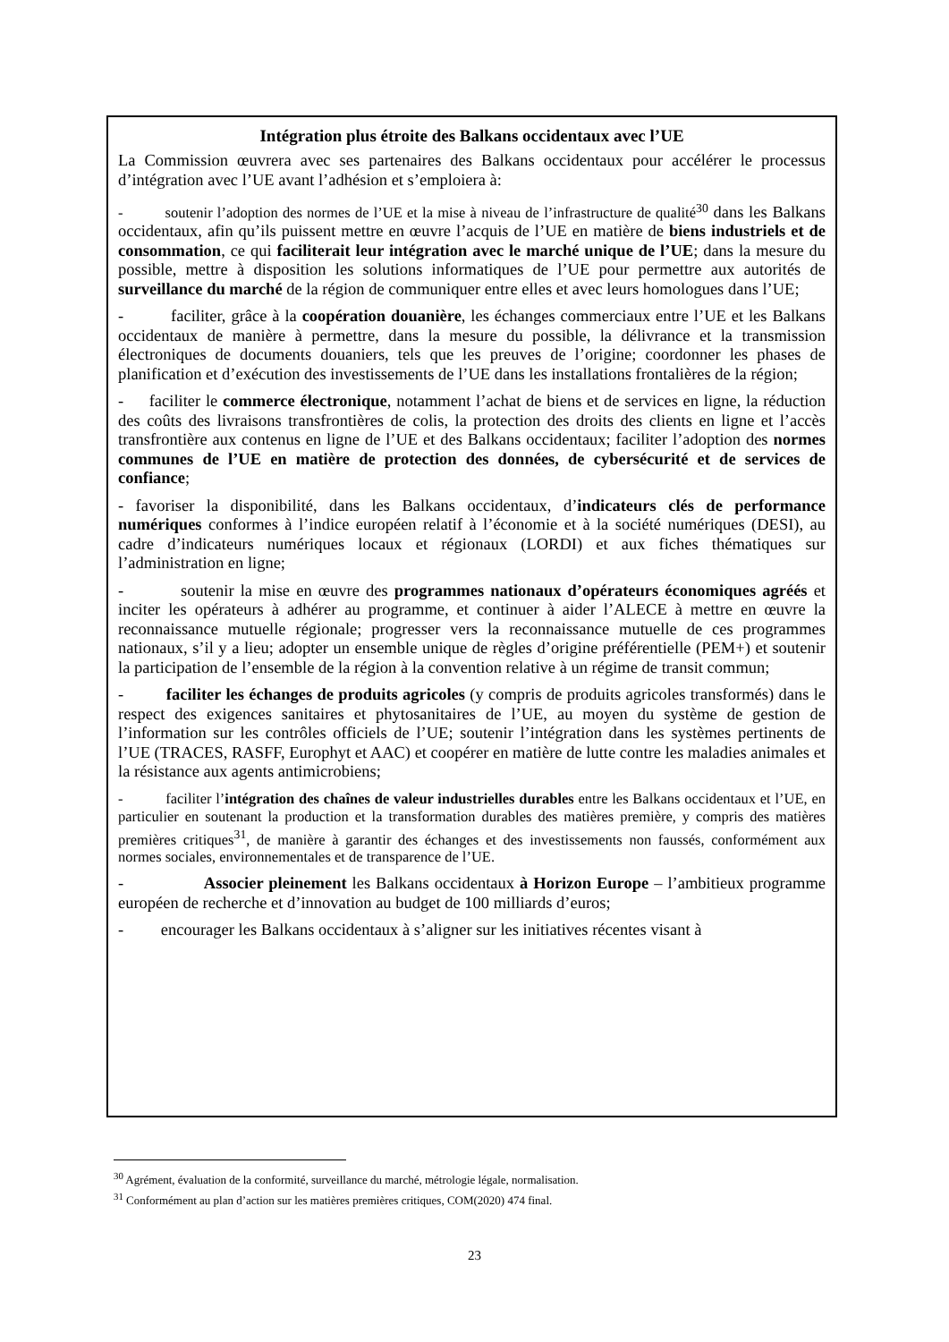Intégration plus étroite des Balkans occidentaux avec l’UE
La Commission œuvrera avec ses partenaires des Balkans occidentaux pour accélérer le processus d’intégration avec l’UE avant l’adhésion et s’emploiera à:
- soutenir l’adoption des normes de l’UE et la mise à niveau de l’infrastructure de qualité<sup>30</sup> dans les Balkans occidentaux, afin qu’ils puissent mettre en œuvre l’acquis de l’UE en matière de biens industriels et de consommation, ce qui faciliterait leur intégration avec le marché unique de l’UE; dans la mesure du possible, mettre à disposition les solutions informatiques de l’UE pour permettre aux autorités de surveillance du marché de la région de communiquer entre elles et avec leurs homologues dans l’UE;
- faciliter, grâce à la coopération douanière, les échanges commerciaux entre l’UE et les Balkans occidentaux de manière à permettre, dans la mesure du possible, la délivrance et la transmission électroniques de documents douaniers, tels que les preuves de l’origine; coordonner les phases de planification et d’exécution des investissements de l’UE dans les installations frontalières de la région;
- faciliter le commerce électronique, notamment l’achat de biens et de services en ligne, la réduction des coûts des livraisons transfrontières de colis, la protection des droits des clients en ligne et l’accès transfrontière aux contenus en ligne de l’UE et des Balkans occidentaux; faciliter l’adoption des normes communes de l’UE en matière de protection des données, de cybersécurité et de services de confiance;
- favoriser la disponibilité, dans les Balkans occidentaux, d’indicateurs clés de performance numériques conformes à l’indice européen relatif à l’économie et à la société numériques (DESI), au cadre d’indicateurs numériques locaux et régionaux (LORDI) et aux fiches thématiques sur l’administration en ligne;
- soutenir la mise en œuvre des programmes nationaux d’opérateurs économiques agréés et inciter les opérateurs à adhérer au programme, et continuer à aider l’ALECE à mettre en œuvre la reconnaissance mutuelle régionale; progresser vers la reconnaissance mutuelle de ces programmes nationaux, s’il y a lieu; adopter un ensemble unique de règles d’origine préférentielle (PEM+) et soutenir la participation de l’ensemble de la région à la convention relative à un régime de transit commun;
- faciliter les échanges de produits agricoles (y compris de produits agricoles transformés) dans le respect des exigences sanitaires et phytosanitaires de l’UE, au moyen du système de gestion de l’information sur les contrôles officiels de l’UE; soutenir l’intégration dans les systèmes pertinents de l’UE (TRACES, RASFF, Europhyt et AAC) et coopérer en matière de lutte contre les maladies animales et la résistance aux agents antimicrobiens;
- faciliter l’intégration des chaînes de valeur industrielles durables entre les Balkans occidentaux et l’UE, en particulier en soutenant la production et la transformation durables des matières première, y compris des matières premières critiques<sup>31</sup>, de manière à garantir des échanges et des investissements non faussés, conformément aux normes sociales, environnementales et de transparence de l’UE.
- Associer pleinement les Balkans occidentaux à Horizon Europe – l’ambitieux programme européen de recherche et d’innovation au budget de 100 milliards d’euros;
- encourager les Balkans occidentaux à s’aligner sur les initiatives récentes visant à
<sup>30</sup> Agrément, évaluation de la conformité, surveillance du marché, métrologie légale, normalisation.
<sup>31</sup> Conformément au plan d’action sur les matières premières critiques, COM(2020) 474 final.
23